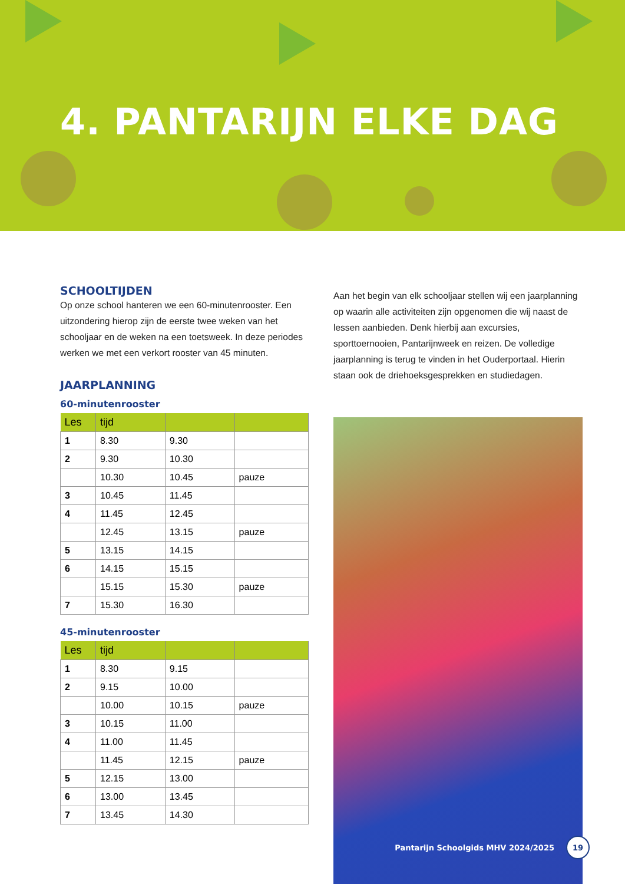4. PANTARIJN ELKE DAG
SCHOOLTIJDEN
Op onze school hanteren we een 60-minutenrooster. Een uitzondering hierop zijn de eerste twee weken van het schooljaar en de weken na een toetsweek. In deze periodes werken we met een verkort rooster van 45 minuten.
JAARPLANNING
60-minutenrooster
| Les | tijd | | |
| --- | --- | --- | --- |
| 1 | 8.30 | 9.30 | |
| 2 | 9.30 | 10.30 | |
| | 10.30 | 10.45 | pauze |
| 3 | 10.45 | 11.45 | |
| 4 | 11.45 | 12.45 | |
| | 12.45 | 13.15 | pauze |
| 5 | 13.15 | 14.15 | |
| 6 | 14.15 | 15.15 | |
| | 15.15 | 15.30 | pauze |
| 7 | 15.30 | 16.30 | |
45-minutenrooster
| Les | tijd | | |
| --- | --- | --- | --- |
| 1 | 8.30 | 9.15 | |
| 2 | 9.15 | 10.00 | |
| | 10.00 | 10.15 | pauze |
| 3 | 10.15 | 11.00 | |
| 4 | 11.00 | 11.45 | |
| | 11.45 | 12.15 | pauze |
| 5 | 12.15 | 13.00 | |
| 6 | 13.00 | 13.45 | |
| 7 | 13.45 | 14.30 | |
Aan het begin van elk schooljaar stellen wij een jaarplanning op waarin alle activiteiten zijn opgenomen die wij naast de lessen aanbieden. Denk hierbij aan excursies, sporttoernooien, Pantarijnweek en reizen. De volledige jaarplanning is terug te vinden in het Ouderportaal. Hierin staan ook de driehoeksgesprekken en studiedagen.
Pantarijn Schoolgids MHV 2024/2025 19